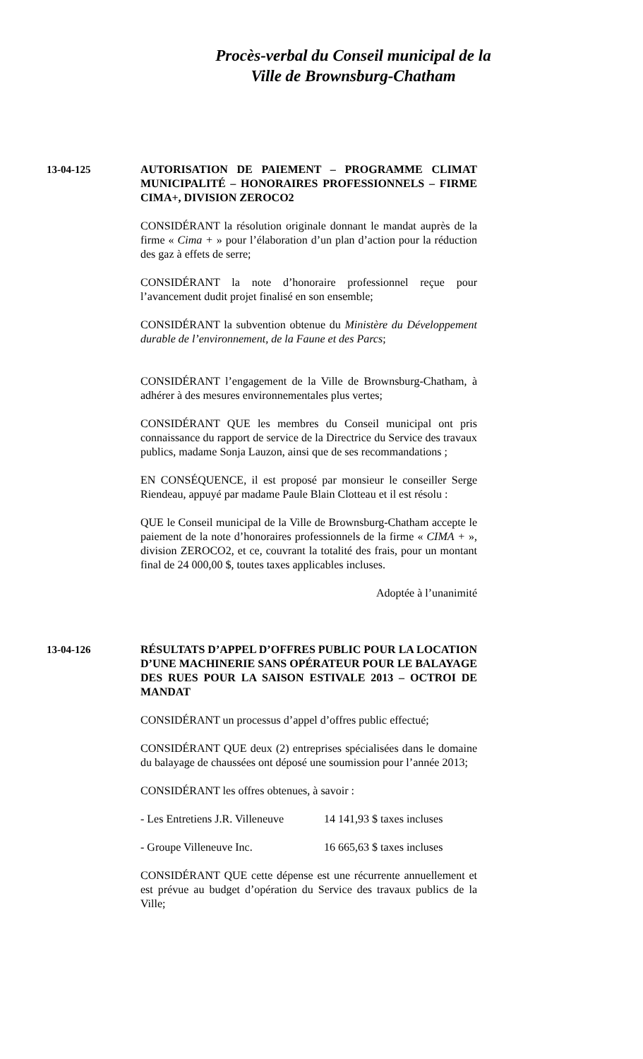Procès-verbal du Conseil municipal de la
Ville de Brownsburg-Chatham
13-04-125
AUTORISATION DE PAIEMENT – PROGRAMME CLIMAT MUNICIPALITÉ – HONORAIRES PROFESSIONNELS – FIRME CIMA+, DIVISION ZEROCO2
CONSIDÉRANT la résolution originale donnant le mandat auprès de la firme « Cima + » pour l’élaboration d’un plan d’action pour la réduction des gaz à effets de serre;
CONSIDÉRANT la note d’honoraire professionnel reçue pour l’avancement dudit projet finalisé en son ensemble;
CONSIDÉRANT la subvention obtenue du Ministère du Développement durable de l’environnement, de la Faune et des Parcs;
CONSIDÉRANT l’engagement de la Ville de Brownsburg-Chatham, à adhérer à des mesures environnementales plus vertes;
CONSIDÉRANT QUE les membres du Conseil municipal ont pris connaissance du rapport de service de la Directrice du Service des travaux publics, madame Sonja Lauzon, ainsi que de ses recommandations ;
EN CONSÉQUENCE, il est proposé par monsieur le conseiller Serge Riendeau, appuyé par madame Paule Blain Clotteau et il est résolu :
QUE le Conseil municipal de la Ville de Brownsburg-Chatham accepte le paiement de la note d’honoraires professionnels de la firme « CIMA + », division ZEROCO2, et ce, couvrant la totalité des frais, pour un montant final de 24 000,00 $, toutes taxes applicables incluses.
Adoptée à l’unanimité
13-04-126
RÉSULTATS D’APPEL D’OFFRES PUBLIC POUR LA LOCATION D’UNE MACHINERIE SANS OPÉRATEUR POUR LE BALAYAGE DES RUES POUR LA SAISON ESTIVALE 2013 – OCTROI DE MANDAT
CONSIDÉRANT un processus d’appel d’offres public effectué;
CONSIDÉRANT QUE deux (2) entreprises spécialisées dans le domaine du balayage de chaussées ont déposé une soumission pour l’année 2013;
CONSIDÉRANT les offres obtenues, à savoir :
- Les Entretiens J.R. Villeneuve 14 141,93 $ taxes incluses
- Groupe Villeneuve Inc. 16 665,63 $ taxes incluses
CONSIDÉRANT QUE cette dépense est une récurrente annuellement et est prévue au budget d’opération du Service des travaux publics de la Ville;